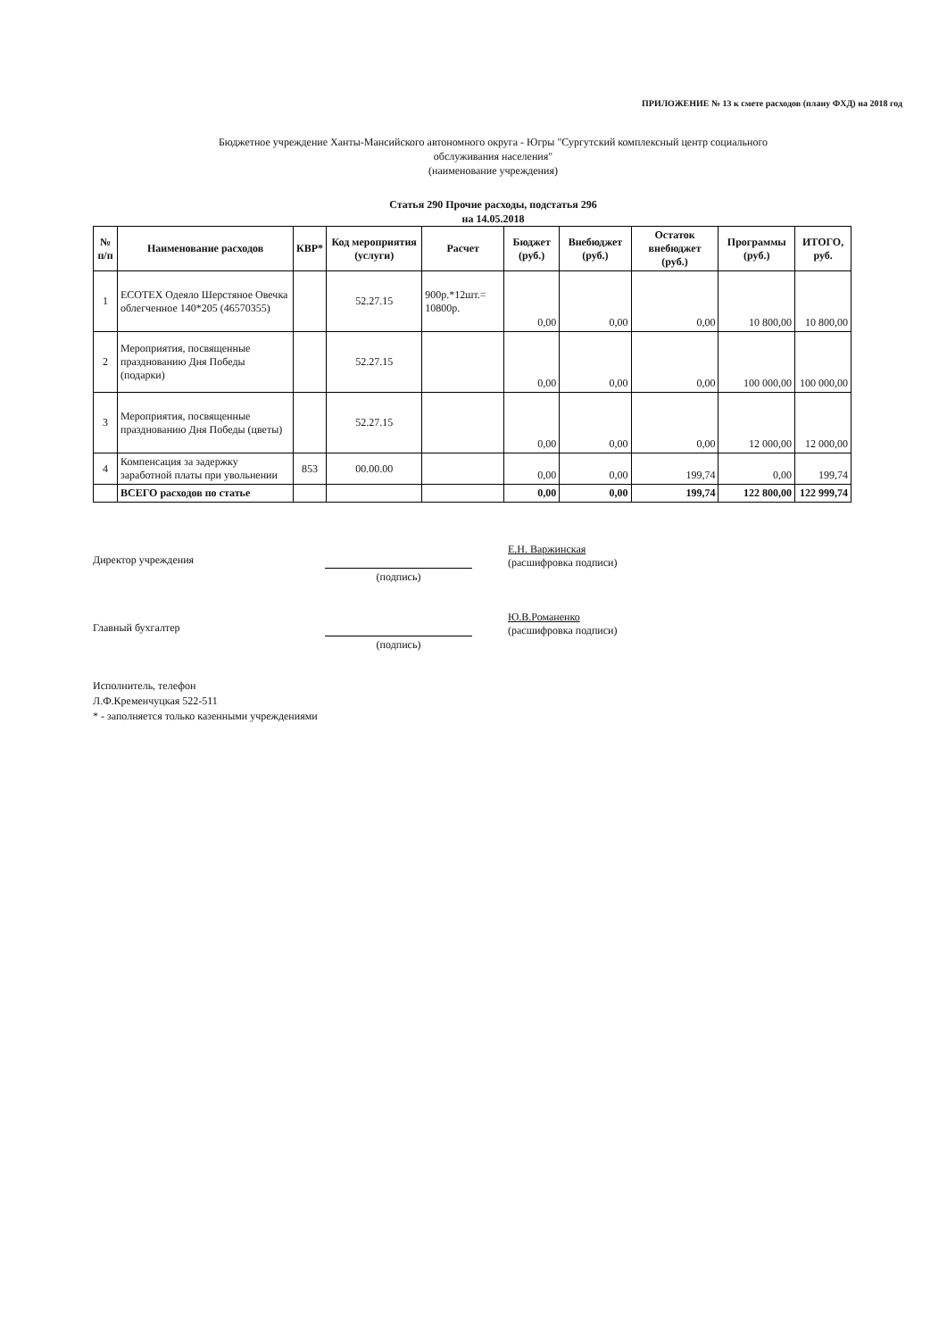ПРИЛОЖЕНИЕ № 13 к смете расходов (плану ФХД) на 2018 год
Бюджетное учреждение Ханты-Мансийского автономного округа - Югры "Сургутский комплексный центр социального
обслуживания населения"
(наименование учреждения)
Статья 290 Прочие расходы, подстатья 296
на 14.05.2018
| № п/п | Наименование расходов | КВР* | Код мероприятия (услуги) | Расчет | Бюджет (руб.) | Внебюджет (руб.) | Остаток внебюджет (руб.) | Программы (руб.) | ИТОГО, руб. |
| --- | --- | --- | --- | --- | --- | --- | --- | --- | --- |
| 1 | ECOTEX Одеяло Шерстяное Овечка облегченное 140*205 (46570355) | | 52.27.15 | 900р.*12шт.= 10800р. | 0,00 | 0,00 | 0,00 | 10 800,00 | 10 800,00 |
| 2 | Мероприятия, посвященные празднованию Дня Победы (подарки) | | 52.27.15 | | 0,00 | 0,00 | 0,00 | 100 000,00 | 100 000,00 |
| 3 | Мероприятия, посвященные празднованию Дня Победы (цветы) | | 52.27.15 | | 0,00 | 0,00 | 0,00 | 12 000,00 | 12 000,00 |
| 4 | Компенсация за задержку заработной платы при увольнении | 853 | 00.00.00 | | 0,00 | 0,00 | 199,74 | 0,00 | 199,74 |
| | ВСЕГО расходов по статье | | | | 0,00 | 0,00 | 199,74 | 122 800,00 | 122 999,74 |
Директор учреждения
(подпись)
Е.Н. Варжинская
(расшифровка подписи)
Главный бухгалтер
(подпись)
Ю.В.Романенко
(расшифровка подписи)
Исполнитель, телефон
Л.Ф.Кременчуцкая 522-511
* - заполняется только казенными учреждениями